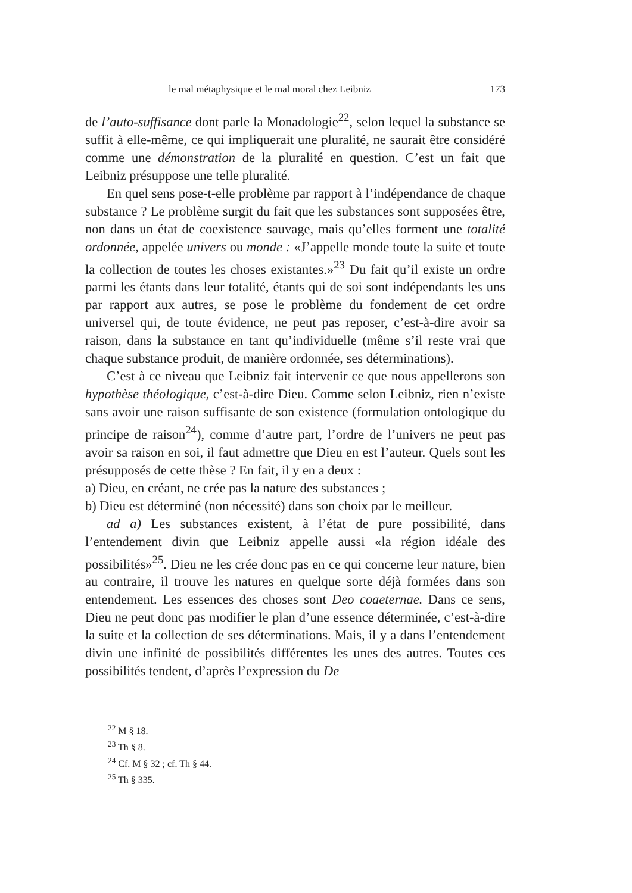le mal métaphysique et le mal moral chez Leibniz 173
de l’auto-suffisance dont parle la Monadologie<sup>22</sup>, selon lequel la substance se suffit à elle-même, ce qui impliquerait une pluralité, ne saurait être considéré comme une démonstration de la pluralité en question. C’est un fait que Leibniz présuppose une telle pluralité.
En quel sens pose-t-elle problème par rapport à l’indépendance de chaque substance ? Le problème surgit du fait que les substances sont supposées être, non dans un état de coexistence sauvage, mais qu’elles forment une totalité ordonnée, appelée univers ou monde : «J’appelle monde toute la suite et toute la collection de toutes les choses existantes.»<sup>23</sup> Du fait qu’il existe un ordre parmi les étants dans leur totalité, étants qui de soi sont indépendants les uns par rapport aux autres, se pose le problème du fondement de cet ordre universel qui, de toute évidence, ne peut pas reposer, c’est-à-dire avoir sa raison, dans la substance en tant qu’individuelle (même s’il reste vrai que chaque substance produit, de manière ordonnée, ses déterminations).
C’est à ce niveau que Leibniz fait intervenir ce que nous appellerons son hypothèse théologique, c’est-à-dire Dieu. Comme selon Leibniz, rien n’existe sans avoir une raison suffisante de son existence (formulation ontologique du principe de raison<sup>24</sup>), comme d’autre part, l’ordre de l’univers ne peut pas avoir sa raison en soi, il faut admettre que Dieu en est l’auteur. Quels sont les présupposés de cette thèse ? En fait, il y en a deux :
a) Dieu, en créant, ne crée pas la nature des substances ;
b) Dieu est déterminé (non nécessité) dans son choix par le meilleur.
ad a) Les substances existent, à l’état de pure possibilité, dans l’entendement divin que Leibniz appelle aussi «la région idéale des possibilités»<sup>25</sup>. Dieu ne les crée donc pas en ce qui concerne leur nature, bien au contraire, il trouve les natures en quelque sorte déjà formées dans son entendement. Les essences des choses sont Deo coaeternae. Dans ce sens, Dieu ne peut donc pas modifier le plan d’une essence déterminée, c’est-à-dire la suite et la collection de ses déterminations. Mais, il y a dans l’entendement divin une infinité de possibilités différentes les unes des autres. Toutes ces possibilités tendent, d’après l’expression du De
<sup>22</sup> M § 18.
<sup>23</sup> Th § 8.
<sup>24</sup> Cf. M § 32 ; cf. Th § 44.
<sup>25</sup> Th § 335.